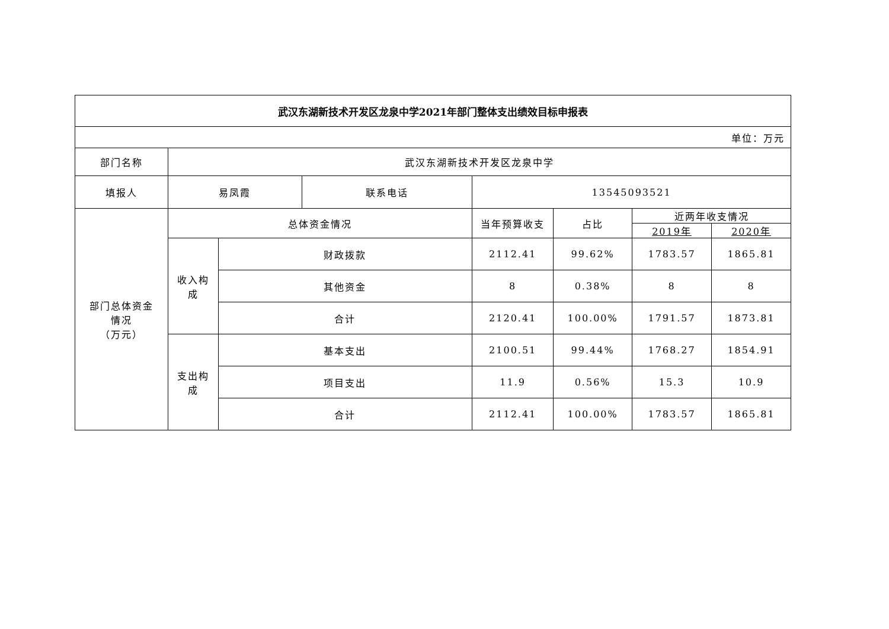| 武汉东湖新技术开发区龙泉中学2021年部门整体支出绩效目标申报表 | | | | | | | |
| --- | --- | --- | --- | --- | --- | --- | --- |
| 单位：万元 | | | | | | | |
| 部门名称 | 武汉东湖新技术开发区龙泉中学 | | | | | | |
| 填报人 | 易凤霞 | | 联系电话 | 13545093521 | | | |
| 部门总体资金 情况 （万元） | 总体资金情况 | | | 当年预算收支 | 占比 | 近两年收支情况 | |
| | | | | | | 2019年 | 2020年 |
| | 收入构 成 | 财政拨款 | | 2112.41 | 99.62% | 1783.57 | 1865.81 |
| | | 其他资金 | | 8 | 0.38% | 8 | 8 |
| | | 合计 | | 2120.41 | 100.00% | 1791.57 | 1873.81 |
| | 支出构 成 | 基本支出 | | 2100.51 | 99.44% | 1768.27 | 1854.91 |
| | | 项目支出 | | 11.9 | 0.56% | 15.3 | 10.9 |
| | | 合计 | | 2112.41 | 100.00% | 1783.57 | 1865.81 |